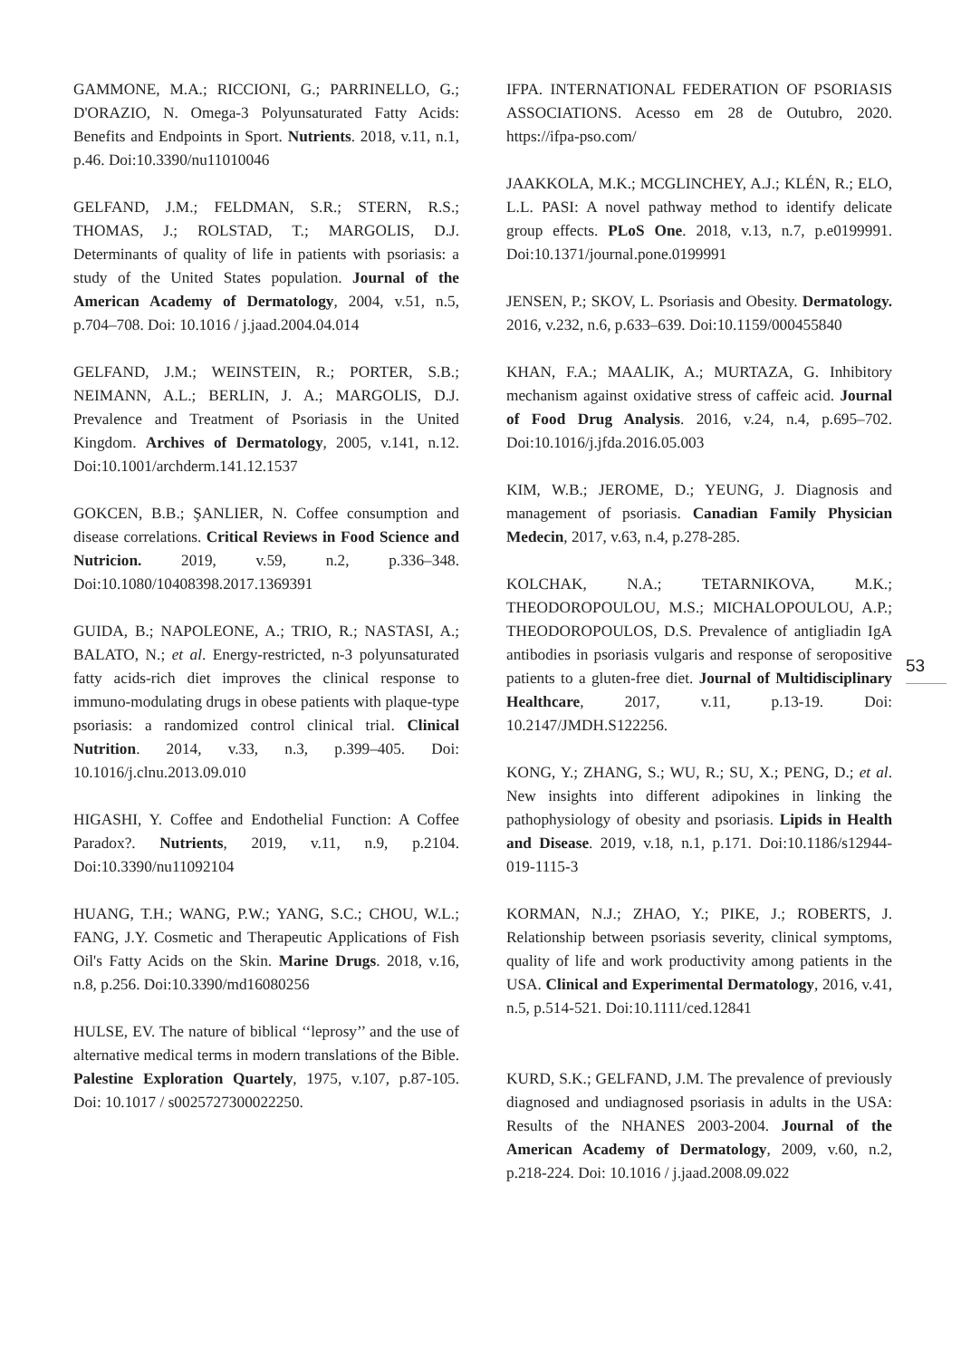GAMMONE, M.A.; RICCIONI, G.; PARRINELLO, G.; D'ORAZIO, N. Omega-3 Polyunsaturated Fatty Acids: Benefits and Endpoints in Sport. Nutrients. 2018, v.11, n.1, p.46. Doi:10.3390/nu11010046
GELFAND, J.M.; FELDMAN, S.R.; STERN, R.S.; THOMAS, J.; ROLSTAD, T.; MARGOLIS, D.J. Determinants of quality of life in patients with psoriasis: a study of the United States population. Journal of the American Academy of Dermatology, 2004, v.51, n.5, p.704–708. Doi: 10.1016 / j.jaad.2004.04.014
GELFAND, J.M.; WEINSTEIN, R.; PORTER, S.B.; NEIMANN, A.L.; BERLIN, J. A.; MARGOLIS, D.J. Prevalence and Treatment of Psoriasis in the United Kingdom. Archives of Dermatology, 2005, v.141, n.12. Doi:10.1001/archderm.141.12.1537
GOKCEN, B.B.; ŞANLIER, N. Coffee consumption and disease correlations. Critical Reviews in Food Science and Nutricion. 2019, v.59, n.2, p.336–348. Doi:10.1080/10408398.2017.1369391
GUIDA, B.; NAPOLEONE, A.; TRIO, R.; NASTASI, A.; BALATO, N.; et al. Energy-restricted, n-3 polyunsaturated fatty acids-rich diet improves the clinical response to immuno-modulating drugs in obese patients with plaque-type psoriasis: a randomized control clinical trial. Clinical Nutrition. 2014, v.33, n.3, p.399–405. Doi: 10.1016/j.clnu.2013.09.010
HIGASHI, Y. Coffee and Endothelial Function: A Coffee Paradox?. Nutrients, 2019, v.11, n.9, p.2104. Doi:10.3390/nu11092104
HUANG, T.H.; WANG, P.W.; YANG, S.C.; CHOU, W.L.; FANG, J.Y. Cosmetic and Therapeutic Applications of Fish Oil's Fatty Acids on the Skin. Marine Drugs. 2018, v.16, n.8, p.256. Doi:10.3390/md16080256
HULSE, EV. The nature of biblical ‘‘leprosy’’ and the use of alternative medical terms in modern translations of the Bible. Palestine Exploration Quartely, 1975, v.107, p.87-105. Doi: 10.1017 / s0025727300022250.
IFPA. INTERNATIONAL FEDERATION OF PSORIASIS ASSOCIATIONS. Acesso em 28 de Outubro, 2020. https://ifpa-pso.com/
JAAKKOLA, M.K.; MCGLINCHEY, A.J.; KLÉN, R.; ELO, L.L. PASI: A novel pathway method to identify delicate group effects. PLoS One. 2018, v.13, n.7, p.e0199991. Doi:10.1371/journal.pone.0199991
JENSEN, P.; SKOV, L. Psoriasis and Obesity. Dermatology. 2016, v.232, n.6, p.633–639. Doi:10.1159/000455840
KHAN, F.A.; MAALIK, A.; MURTAZA, G. Inhibitory mechanism against oxidative stress of caffeic acid. Journal of Food Drug Analysis. 2016, v.24, n.4, p.695–702. Doi:10.1016/j.jfda.2016.05.003
KIM, W.B.; JEROME, D.; YEUNG, J. Diagnosis and management of psoriasis. Canadian Family Physician Medecin, 2017, v.63, n.4, p.278-285.
KOLCHAK, N.A.; TETARNIKOVA, M.K.; THEODOROPOULOU, M.S.; MICHALOPOULOU, A.P.; THEODOROPOULOS, D.S. Prevalence of antigliadin IgA antibodies in psoriasis vulgaris and response of seropositive patients to a gluten-free diet. Journal of Multidisciplinary Healthcare, 2017, v.11, p.13-19. Doi: 10.2147/JMDH.S122256.
KONG, Y.; ZHANG, S.; WU, R.; SU, X.; PENG, D.; et al. New insights into different adipokines in linking the pathophysiology of obesity and psoriasis. Lipids in Health and Disease. 2019, v.18, n.1, p.171. Doi:10.1186/s12944-019-1115-3
KORMAN, N.J.; ZHAO, Y.; PIKE, J.; ROBERTS, J. Relationship between psoriasis severity, clinical symptoms, quality of life and work productivity among patients in the USA. Clinical and Experimental Dermatology, 2016, v.41, n.5, p.514-521. Doi:10.1111/ced.12841
KURD, S.K.; GELFAND, J.M. The prevalence of previously diagnosed and undiagnosed psoriasis in adults in the USA: Results of the NHANES 2003-2004. Journal of the American Academy of Dermatology, 2009, v.60, n.2, p.218-224. Doi: 10.1016 / j.jaad.2008.09.022
53